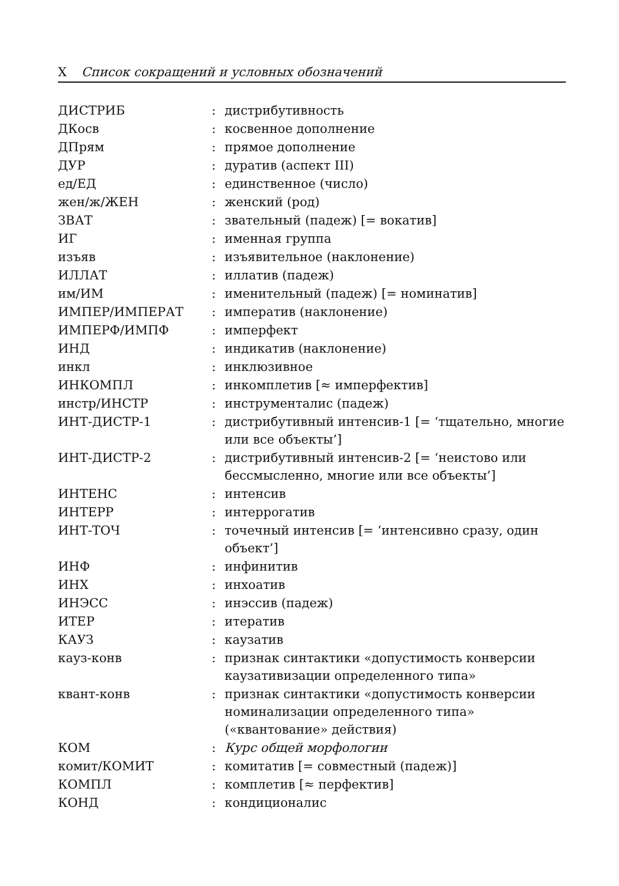X Список сокращений и условных обозначений
| ДИСТРИБ | : | дистрибутивность |
| ДКосв | : | косвенное дополнение |
| ДПрям | : | прямое дополнение |
| ДУР | : | дуратив (аспект III) |
| ед/ЕД | : | единственное (число) |
| жен/ж/ЖЕН | : | женский (род) |
| ЗВАТ | : | звательный (падеж) [= вокатив] |
| ИГ | : | именная группа |
| изъяв | : | изъявительное (наклонение) |
| ИЛЛАТ | : | иллатив (падеж) |
| им/ИМ | : | именительный (падеж) [= номинатив] |
| ИМПЕР/ИМПЕРАТ | : | императив (наклонение) |
| ИМПЕРФ/ИМПФ | : | имперфект |
| ИНД | : | индикатив (наклонение) |
| инкл | : | инклюзивное |
| ИНКОМПЛ | : | инкомплетив [≈ имперфектив] |
| инстр/ИНСТР | : | инструменталис (падеж) |
| ИНТ-ДИСТР-1 | : | дистрибутивный интенсив-1 [= ‘тщательно, многие или все объекты’] |
| ИНТ-ДИСТР-2 | : | дистрибутивный интенсив-2 [= ‘неистово или бессмысленно, многие или все объекты’] |
| ИНТЕНС | : | интенсив |
| ИНТЕРР | : | интеррогатив |
| ИНТ-ТОЧ | : | точечный интенсив [= ‘интенсивно сразу, один объект’] |
| ИНФ | : | инфинитив |
| ИНХ | : | инхоатив |
| ИНЭСС | : | инэссив (падеж) |
| ИТЕР | : | итератив |
| КАУЗ | : | каузатив |
| кауз-конв | : | признак синтактики «допустимость конверсии каузативизации определенного типа» |
| квант-конв | : | признак синтактики «допустимость конверсии номинализации определенного типа» («квантование» действия) |
| КОМ | : | Курс общей морфологии |
| комит/КОМИТ | : | комитатив [= совместный (падеж)] |
| КОМПЛ | : | комплетив [≈ перфектив] |
| КОНД | : | кондиционалис |